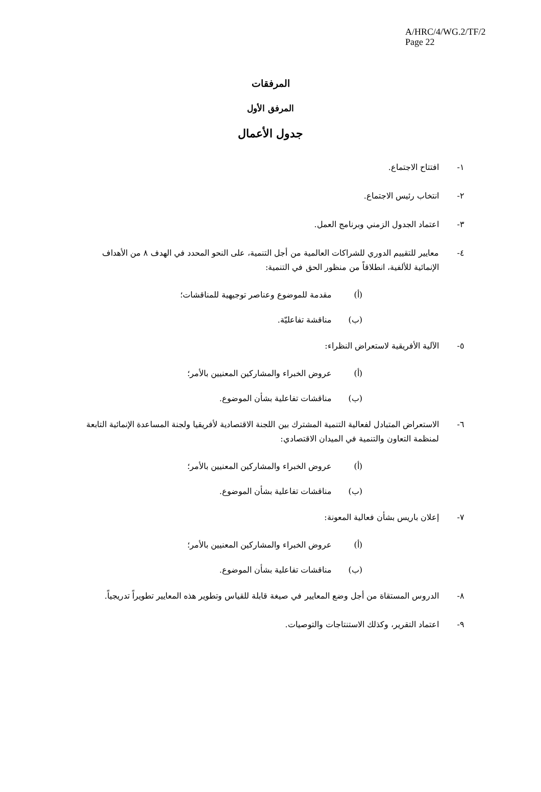A/HRC/4/WG.2/TF/2
Page 22
المرفقات
المرفق الأول
جدول الأعمال
١- افتتاح الاجتماع.
٢- انتخاب رئيس الاجتماع.
٣- اعتماد الجدول الزمني وبرنامج العمل.
٤- معايير للتقييم الدوري للشراكات العالمية من أجل التنمية، على النحو المحدد في الهدف ٨ من الأهداف الإنمائية للألفية، انطلاقاً من منظور الحق في التنمية:
(أ) مقدمة للموضوع وعناصر توجيهية للمناقشات؛
(ب) مناقشة تفاعليّة.
٥- الآلية الأفريقية لاستعراض النظراء:
(أ) عروض الخبراء والمشاركين المعنيين بالأمر؛
(ب) مناقشات تفاعلية بشأن الموضوع.
٦- الاستعراض المتبادل لفعالية التنمية المشترك بين اللجنة الاقتصادية لأفريقيا ولجنة المساعدة الإنمائية التابعة لمنظمة التعاون والتنمية في الميدان الاقتصادي:
(أ) عروض الخبراء والمشاركين المعنيين بالأمر؛
(ب) مناقشات تفاعلية بشأن الموضوع.
٧- إعلان باريس بشأن فعالية المعونة:
(أ) عروض الخبراء والمشاركين المعنيين بالأمر؛
(ب) مناقشات تفاعلية بشأن الموضوع.
٨- الدروس المستقاة من أجل وضع المعايير في صيغة قابلة للقياس وتطوير هذه المعايير تطويراً تدريجياً.
٩- اعتماد التقرير، وكذلك الاستنتاجات والتوصيات.